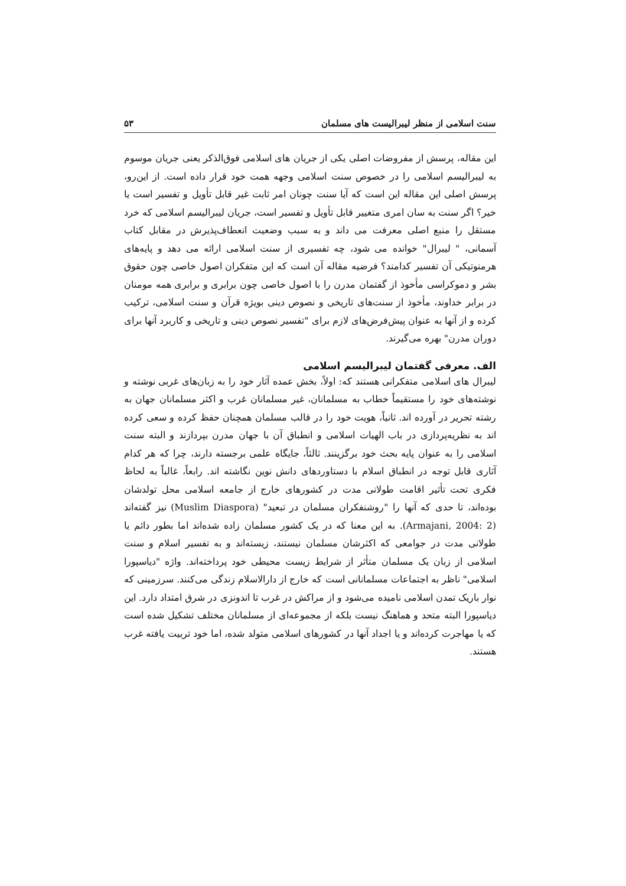سنت اسلامی از منظر لیبرالیست های مسلمان ۵۳
این مقاله، پرسش از مفروضات اصلی یکی از جریان های اسلامی فوق‌الذکر یعنی جریان موسوم به لیبرالیسم اسلامی را در خصوص سنت اسلامی وجهه همت خود قرار داده است. از این‌رو، پرسش اصلی این مقاله این است که آیا سنت چونان امر ثابت غیر قابل تأویل و تفسیر است یا خیر؟ اگر سنت به سان امری متغییر قابل تأویل و تفسیر است، جریان لیبرالیسم اسلامی که خرد مستقل را منبع اصلی معرفت می داند و به سبب وضعیت انعطاف‌پذیرش در مقابل کتاب آسمانی، " لیبرال" خوانده می شود، چه تفسیری از سنت اسلامی ارائه می دهد و پایه‌های هرمنوتیکی آن تفسیر کدامند؟ فرضیه مقاله آن است که این متفکران اصول خاصی چون حقوق بشر و دموکراسی مأخوذ از گفتمان مدرن را با اصول خاصی چون برابری و برابری همه مومنان در برابر خداوند، مأخوذ از سنت‌های تاریخی و نصوص دینی بویژه قرآن و سنت اسلامی، ترکیب کرده و از آنها به عنوان پیش‌فرض‌های لازم برای "تفسیر نصوص دینی و تاریخی و کاربرد آنها برای دوران مدرن" بهره می‌گیرند.
الف. معرفی گفتمان لیبرالیسم اسلامی
لیبرال های اسلامی متفکرانی هستند که: اولاً، بخش عمده آثار خود را به زبان‌های غربی نوشته و نوشته‌های خود را مستقیماً خطاب به مسلمانان، غیر مسلمانان غرب و اکثر مسلمانان جهان به رشته تحریر در آورده اند. ثانیاً، هویت خود را در قالب مسلمان همچنان حفظ کرده و سعی کرده اند به نظریه‌پردازی در باب الهیات اسلامی و انطباق آن با جهان مدرن بپردازند و البته سنت اسلامی را به عنوان پایه بحث خود برگزینند. ثالثاً، جایگاه علمی برجسته دارند، چرا که هر کدام آثاری قابل توجه در انطباق اسلام با دستاوردهای دانش نوین نگاشته اند. رابعاً، غالباً به لحاظ فکری تحت تأثیر اقامت طولانی مدت در کشورهای خارج از جامعه اسلامی محل تولدشان بوده‌اند، تا حدی که آنها را "روشنفکران مسلمان در تبعید" (Muslim Diaspora) نیز گفته‌اند (Armajani, 2004: 2). به این معنا که در یک کشور مسلمان زاده شده‌اند اما بطور دائم یا طولانی مدت در جوامعی که اکثرشان مسلمان نیستند، زیسته‌اند و به تفسیر اسلام و سنت اسلامی از زبان یک مسلمان متأثر از شرایط زیست محیطی خود پرداخته‌اند. واژه "دیاسپورا اسلامی" ناظر به اجتماعات مسلمانانی است که خارج از دارالاسلام زندگی می‌کنند. سرزمینی که نوار باریک تمدن اسلامی نامیده می‌شود و از مراکش در غرب تا اندونزی در شرق امتداد دارد. این دیاسپورا البته متحد و هماهنگ نیست بلکه از مجموعه‌ای از مسلمانان مختلف تشکیل شده است که یا مهاجرت کرده‌اند و یا اجداد آنها در کشورهای اسلامی متولد شده، اما خود تربیت یافته غرب هستند.